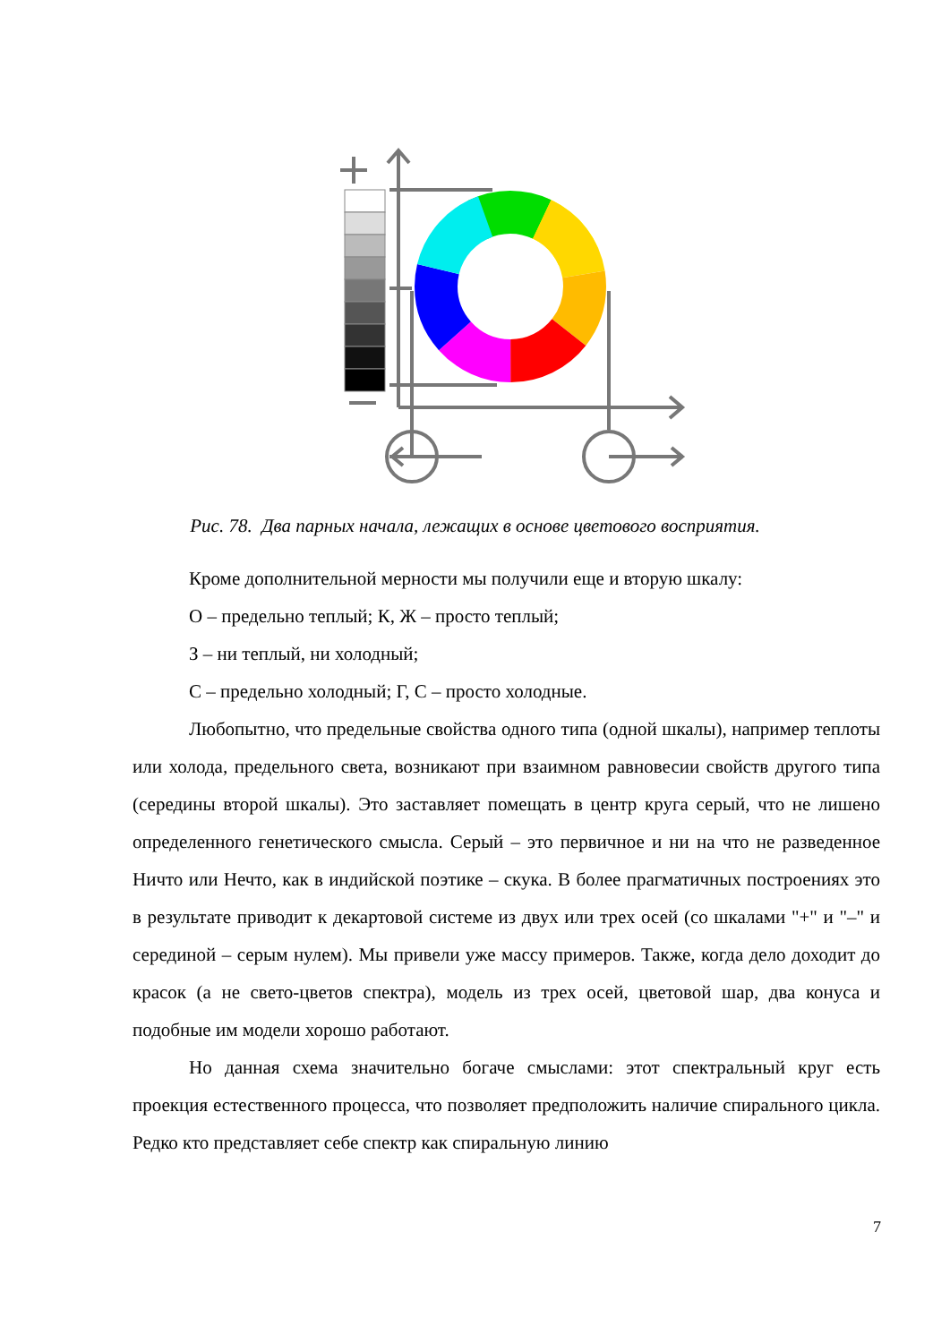Рис. 78. Два парных начала, лежащих в основе цветового восприятия.
Кроме дополнительной мерности мы получили еще и вторую шкалу:
О – предельно теплый; К, Ж – просто теплый;
З – ни теплый, ни холодный;
С – предельно холодный; Г, С – просто холодные.
Любопытно, что предельные свойства одного типа (одной шкалы), например теплоты или холода, предельного света, возникают при взаимном равновесии свойств другого типа (середины второй шкалы). Это заставляет помещать в центр круга серый, что не лишено определенного генетического смысла. Серый – это первичное и ни на что не разведенное Ничто или Нечто, как в индийской поэтике – скука. В более прагматичных построениях это в результате приводит к декартовой системе из двух или трех осей (со шкалами "+" и "–" и серединой – серым нулем). Мы привели уже массу примеров. Также, когда дело доходит до красок (а не свето-цветов спектра), модель из трех осей, цветовой шар, два конуса и подобные им модели хорошо работают.
Но данная схема значительно богаче смыслами: этот спектральный круг есть проекция естественного процесса, что позволяет предположить наличие спирального цикла. Редко кто представляет себе спектр как спиральную линию
7